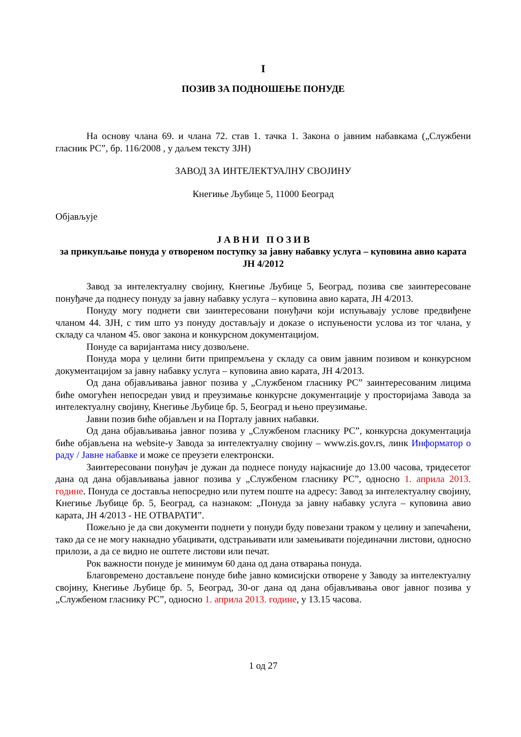I
ПОЗИВ ЗА ПОДНОШЕЊЕ ПОНУДЕ
На основу члана 69. и члана 72. став 1. тачка 1. Закона о јавним набавкама („Службени гласник РС”, бр. 116/2008 , у даљем тексту ЗЈН)
ЗАВОД ЗА ИНТЕЛЕКТУАЛНУ СВОЈИНУ
Кнегиње Љубице 5, 11000 Београд
Објављује
Ј А В Н И П О З И В
за прикупљање понуда у отвореном поступку за јавну набавку услуга – куповина авио карата ЈН 4/2012
Завод за интелектуалну својину, Кнегиње Љубице 5, Београд, позива све заинтересоване понуђаче да поднесу понуду за јавну набавку услуга – куповина авио карата, ЈН 4/2013.
Понуду могу поднети сви заинтересовани понуђачи који испуњавају услове предвиђене чланом 44. ЗЈН, с тим што уз понуду достављају и доказе о испуњености услова из тог члана, у складу са чланом 45. овог закона и конкурсном документацијом.
Понуде са варијантама нису дозвољене.
Понуда мора у целини бити припремљена у складу са овим јавним позивом и конкурсном документацијом за јавну набавку услуга – куповина авио карата, ЈН 4/2013.
Од дана објављивања јавног позива у „Службеном гласнику РС” заинтересованим лицима биће омогућен непосредан увид и преузимање конкурсне документације у просторијама Завода за интелектуалну својину, Кнегиње Љубице бр. 5, Београд и њено преузимање.
Јавни позив биће објављен и на Порталу јавних набавки.
Од дана објављивања јавног позива у „Службеном гласнику РС”, конкурсна документација биће објављена на website-у Завода за интелектуалну својину – www.zis.gov.rs, линк Информатор о раду / Јавне набавке и може се преузети електронски.
Заинтересовани понуђач је дужан да поднесе понуду најкасније до 13.00 часова, тридесетог дана од дана објављивања јавног позива у „Службеном гласнику РС”, односно 1. априла 2013. године. Понуда се доставља непосредно или путем поште на адресу: Завод за интелектуалну својину, Кнегиње Љубице бр. 5, Београд, са назнаком: „Понуда за јавну набавку услуга – куповина авио карата, ЈН 4/2013 - НЕ ОТВАРАТИ”.
Пожељно је да сви документи поднети у понуди буду повезани траком у целину и запечаћени, тако да се не могу накнадно убацивати, одстрањивати или замењивати појединачни листови, односно прилози, а да се видно не оштете листови или печат.
Рок важности понуде је минимум 60 дана од дана отварања понуда.
Благовремено достављене понуде биће јавно комисијски отворене у Заводу за интелектуалну својину, Кнегиње Љубице бр. 5, Београд, 30-ог дана од дана објављивања овог јавног позива у „Службеном гласнику РС”, односно 1. априла 2013. године, у 13.15 часова.
1 од 27